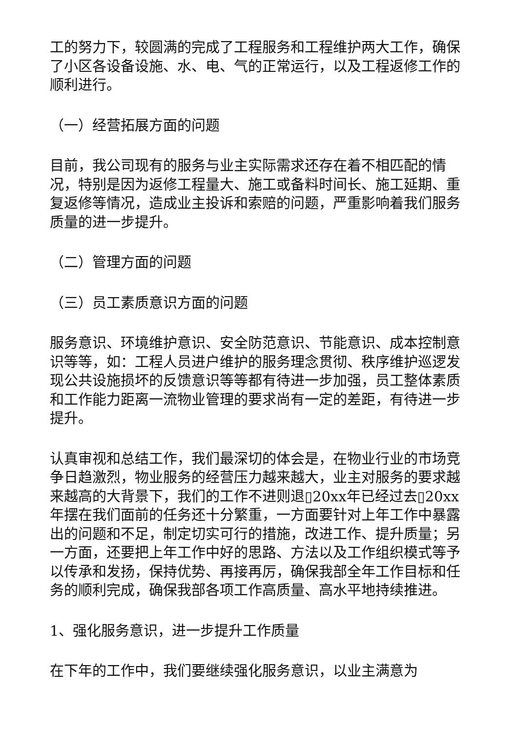工的努力下，较圆满的完成了工程服务和工程维护两大工作，确保了小区各设备设施、水、电、气的正常运行，以及工程返修工作的顺利进行。
（一）经营拓展方面的问题
目前，我公司现有的服务与业主实际需求还存在着不相匹配的情况，特别是因为返修工程量大、施工或备料时间长、施工延期、重复返修等情况，造成业主投诉和索赔的问题，严重影响着我们服务质量的进一步提升。
（二）管理方面的问题
（三）员工素质意识方面的问题
服务意识、环境维护意识、安全防范意识、节能意识、成本控制意识等等，如：工程人员进户维护的服务理念贯彻、秩序维护巡逻发现公共设施损坏的反馈意识等等都有待进一步加强，员工整体素质和工作能力距离一流物业管理的要求尚有一定的差距，有待进一步提升。
认真审视和总结工作，我们最深切的体会是，在物业行业的市场竞争日趋激烈，物业服务的经营压力越来越大，业主对服务的要求越来越高的大背景下，我们的工作不进则退▯20xx年已经过去▯20xx年摆在我们面前的任务还十分繁重，一方面要针对上年工作中暴露出的问题和不足，制定切实可行的措施，改进工作、提升质量；另一方面，还要把上年工作中好的思路、方法以及工作组织模式等予以传承和发扬，保持优势、再接再厉，确保我部全年工作目标和任务的顺利完成，确保我部各项工作高质量、高水平地持续推进。
1、强化服务意识，进一步提升工作质量
在下年的工作中，我们要继续强化服务意识，以业主满意为